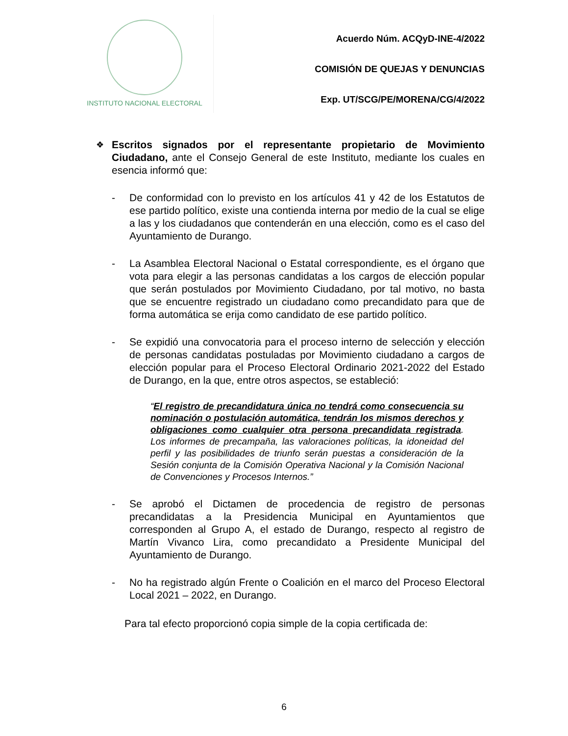INSTITUTO NACIONAL ELECTORAL
Acuerdo Núm. ACQyD-INE-4/2022
COMISIÓN DE QUEJAS Y DENUNCIAS
Exp. UT/SCG/PE/MORENA/CG/4/2022
❖
Escritos signados por el representante propietario de Movimiento Ciudadano, ante el Consejo General de este Instituto, mediante los cuales en esencia informó que:
- De conformidad con lo previsto en los artículos 41 y 42 de los Estatutos de ese partido político, existe una contienda interna por medio de la cual se elige a las y los ciudadanos que contenderán en una elección, como es el caso del Ayuntamiento de Durango.
- La Asamblea Electoral Nacional o Estatal correspondiente, es el órgano que vota para elegir a las personas candidatas a los cargos de elección popular que serán postulados por Movimiento Ciudadano, por tal motivo, no basta que se encuentre registrado un ciudadano como precandidato para que de forma automática se erija como candidato de ese partido político.
- Se expidió una convocatoria para el proceso interno de selección y elección de personas candidatas postuladas por Movimiento ciudadano a cargos de elección popular para el Proceso Electoral Ordinario 2021-2022 del Estado de Durango, en la que, entre otros aspectos, se estableció:
“El registro de precandidatura única no tendrá como consecuencia su nominación o postulación automática, tendrán los mismos derechos y obligaciones como cualquier otra persona precandidata registrada. Los informes de precampaña, las valoraciones políticas, la idoneidad del perfil y las posibilidades de triunfo serán puestas a consideración de la Sesión conjunta de la Comisión Operativa Nacional y la Comisión Nacional de Convenciones y Procesos Internos.”
- Se aprobó el Dictamen de procedencia de registro de personas precandidatas a la Presidencia Municipal en Ayuntamientos que corresponden al Grupo A, el estado de Durango, respecto al registro de Martín Vivanco Lira, como precandidato a Presidente Municipal del Ayuntamiento de Durango.
- No ha registrado algún Frente o Coalición en el marco del Proceso Electoral Local 2021 – 2022, en Durango.
Para tal efecto proporcionó copia simple de la copia certificada de:
6